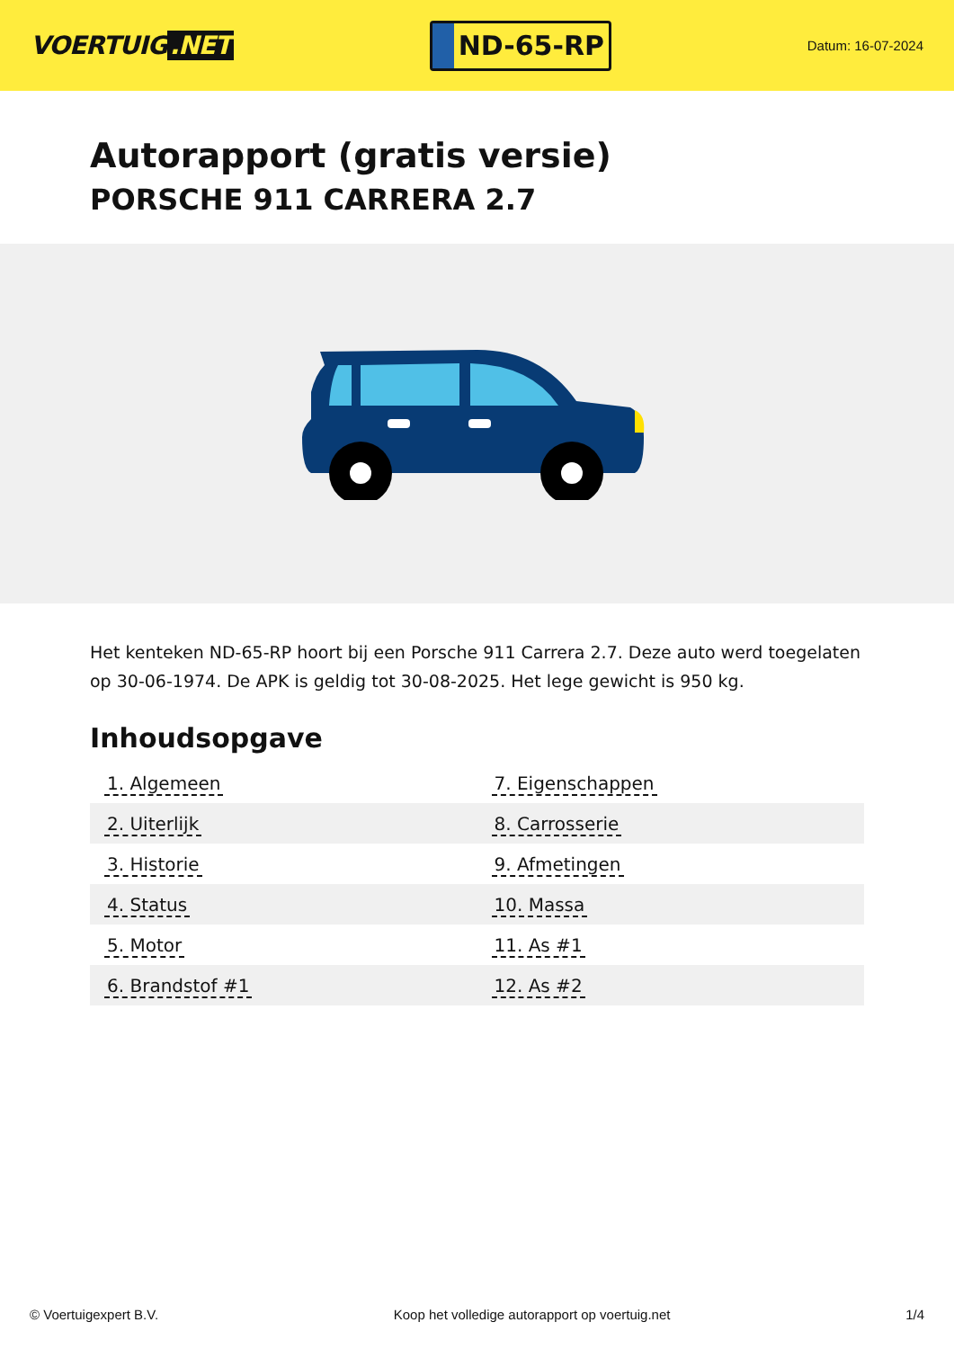VOERTUIG.NET
ND-65-RP
Datum: 16-07-2024
Autorapport (gratis versie)
PORSCHE 911 CARRERA 2.7
Het kenteken ND-65-RP hoort bij een Porsche 911 Carrera 2.7. Deze auto werd toegelaten op 30-06-1974. De APK is geldig tot 30-08-2025. Het lege gewicht is 950 kg.
Inhoudsopgave
| 1. Algemeen | 7. Eigenschappen |
| 2. Uiterlijk | 8. Carrosserie |
| 3. Historie | 9. Afmetingen |
| 4. Status | 10. Massa |
| 5. Motor | 11. As #1 |
| 6. Brandstof #1 | 12. As #2 |
© Voertuigexpert B.V. Koop het volledige autorapport op voertuig.net 1/4